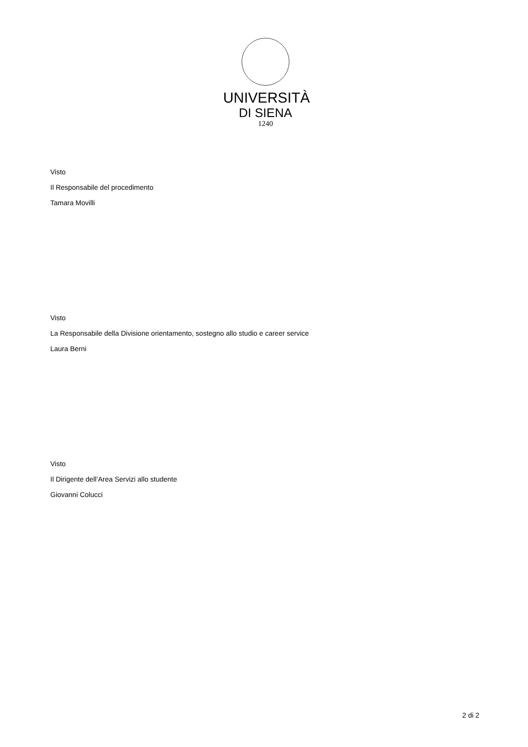UNIVERSITÀ
DI SIENA
1240
Visto
Il Responsabile del procedimento
Tamara Movilli
Visto
La Responsabile della Divisione orientamento, sostegno allo studio e career service
Laura Berni
Visto
Il Dirigente dell’Area Servizi allo studente
Giovanni Colucci
2 di 2